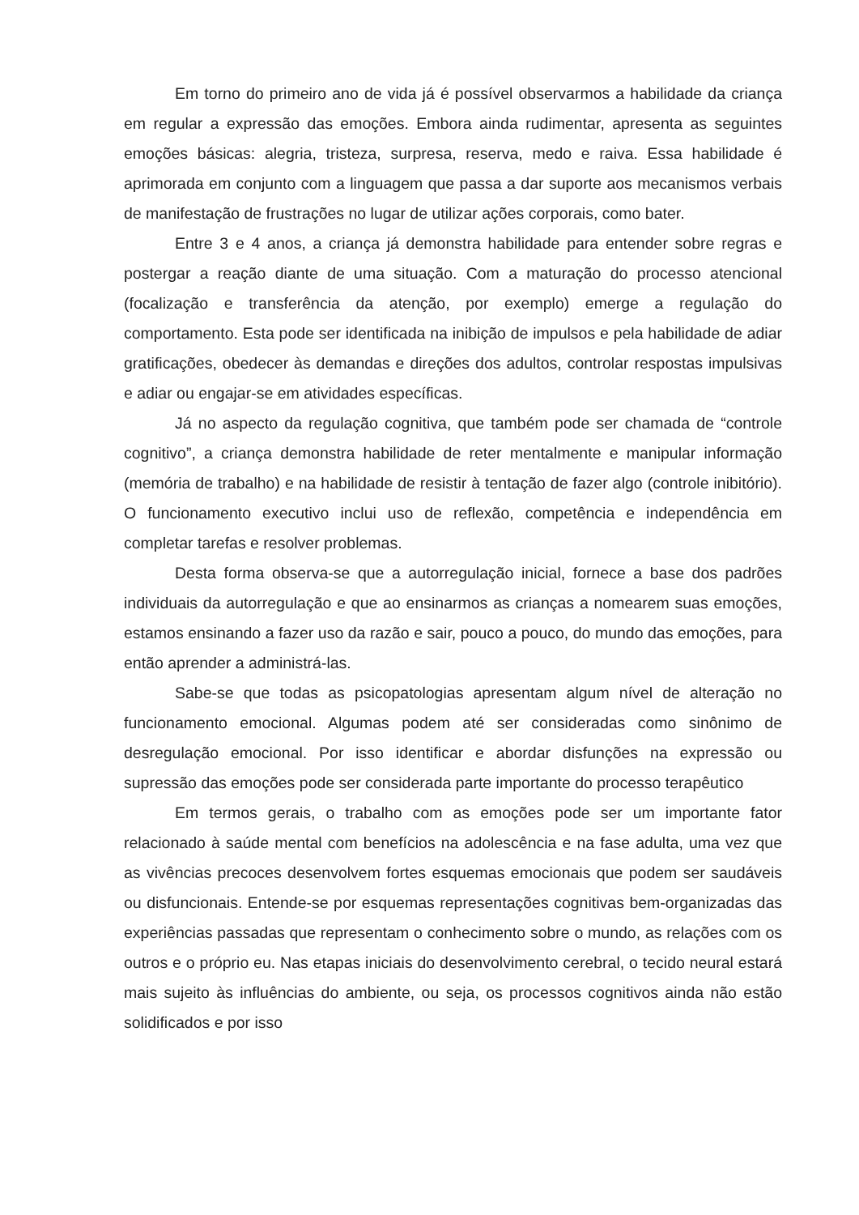Em torno do primeiro ano de vida já é possível observarmos a habilidade da criança em regular a expressão das emoções. Embora ainda rudimentar, apresenta as seguintes emoções básicas: alegria, tristeza, surpresa, reserva, medo e raiva. Essa habilidade é aprimorada em conjunto com a linguagem que passa a dar suporte aos mecanismos verbais de manifestação de frustrações no lugar de utilizar ações corporais, como bater.
Entre 3 e 4 anos, a criança já demonstra habilidade para entender sobre regras e postergar a reação diante de uma situação. Com a maturação do processo atencional (focalização e transferência da atenção, por exemplo) emerge a regulação do comportamento. Esta pode ser identificada na inibição de impulsos e pela habilidade de adiar gratificações, obedecer às demandas e direções dos adultos, controlar respostas impulsivas e adiar ou engajar-se em atividades específicas.
Já no aspecto da regulação cognitiva, que também pode ser chamada de “controle cognitivo”, a criança demonstra habilidade de reter mentalmente e manipular informação (memória de trabalho) e na habilidade de resistir à tentação de fazer algo (controle inibitório). O funcionamento executivo inclui uso de reflexão, competência e independência em completar tarefas e resolver problemas.
Desta forma observa-se que a autorregulação inicial, fornece a base dos padrões individuais da autorregulação e que ao ensinarmos as crianças a nomearem suas emoções, estamos ensinando a fazer uso da razão e sair, pouco a pouco, do mundo das emoções, para então aprender a administrá-las.
Sabe-se que todas as psicopatologias apresentam algum nível de alteração no funcionamento emocional. Algumas podem até ser consideradas como sinônimo de desregulação emocional. Por isso identificar e abordar disfunções na expressão ou supressão das emoções pode ser considerada parte importante do processo terapêutico
Em termos gerais, o trabalho com as emoções pode ser um importante fator relacionado à saúde mental com benefícios na adolescência e na fase adulta, uma vez que as vivências precoces desenvolvem fortes esquemas emocionais que podem ser saudáveis ou disfuncionais. Entende-se por esquemas representações cognitivas bem-organizadas das experiências passadas que representam o conhecimento sobre o mundo, as relações com os outros e o próprio eu. Nas etapas iniciais do desenvolvimento cerebral, o tecido neural estará mais sujeito às influências do ambiente, ou seja, os processos cognitivos ainda não estão solidificados e por isso